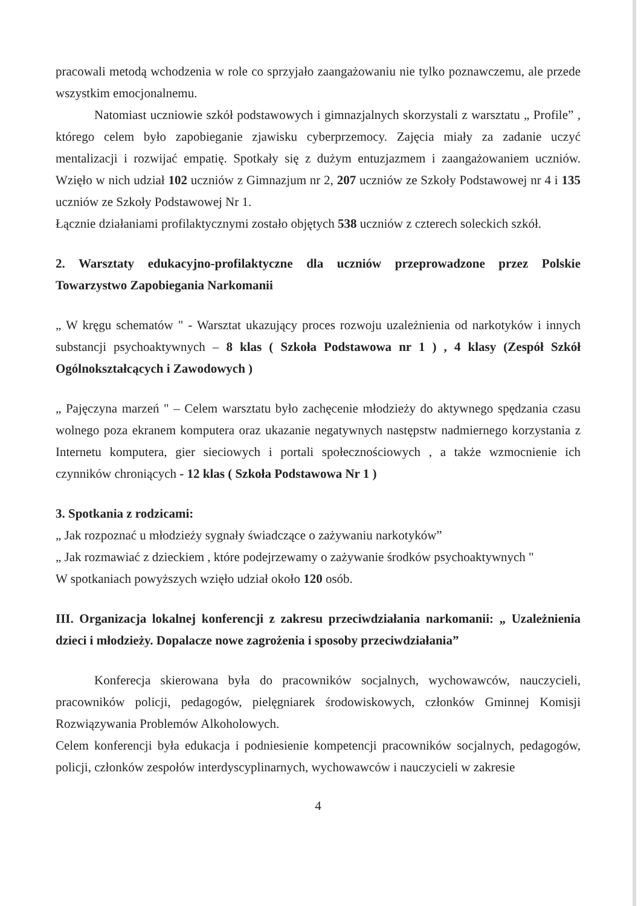pracowali metodą wchodzenia w role co sprzyjało zaangażowaniu nie tylko poznawczemu, ale przede wszystkim emocjonalnemu.
Natomiast uczniowie szkół podstawowych i gimnazjalnych skorzystali z warsztatu „ Profile” , którego celem było zapobieganie zjawisku cyberprzemocy. Zajęcia miały za zadanie uczyć mentalizacji i rozwijać empatię. Spotkały się z dużym entuzjazmem i zaangażowaniem uczniów. Wzięło w nich udział 102 uczniów z Gimnazjum nr 2, 207 uczniów ze Szkoły Podstawowej nr 4 i 135 uczniów ze Szkoły Podstawowej Nr 1.
Łącznie działaniami profilaktycznymi zostało objętych 538 uczniów z czterech soleckich szkół.
2. Warsztaty edukacyjno-profilaktyczne dla uczniów przeprowadzone przez Polskie Towarzystwo Zapobiegania Narkomanii
„ W kręgu schematów " - Warsztat ukazujący proces rozwoju uzależnienia od narkotyków i innych substancji psychoaktywnych – 8 klas ( Szkoła Podstawowa nr 1 ) , 4 klasy (Zespół Szkół Ogólnokształcących i Zawodowych )
„ Pajęczyna marzeń " – Celem warsztatu było zachęcenie młodzieży do aktywnego spędzania czasu wolnego poza ekranem komputera oraz ukazanie negatywnych następstw nadmiernego korzystania z Internetu komputera, gier sieciowych i portali społecznościowych , a także wzmocnienie ich czynników chroniących - 12 klas ( Szkoła Podstawowa Nr 1 )
3. Spotkania z rodzicami:
„ Jak rozpoznać u młodzieży sygnały świadczące o zażywaniu narkotyków”
„ Jak rozmawiać z dzieckiem , które podejrzewamy o zażywanie środków psychoaktywnych "
W spotkaniach powyższych wzięło udział około 120 osób.
III. Organizacja lokalnej konferencji z zakresu przeciwdziałania narkomanii: „ Uzależnienia dzieci i młodzieży. Dopalacze nowe zagrożenia i sposoby przeciwdziałania”
Konferecja skierowana była do pracowników socjalnych, wychowawców, nauczycieli, pracowników policji, pedagogów, pielęgniarek środowiskowych, członków Gminnej Komisji Rozwiązywania Problemów Alkoholowych.
Celem konferencji była edukacja i podniesienie kompetencji pracowników socjalnych, pedagogów, policji, członków zespołów interdyscyplinarnych, wychowawców i nauczycieli w zakresie
4